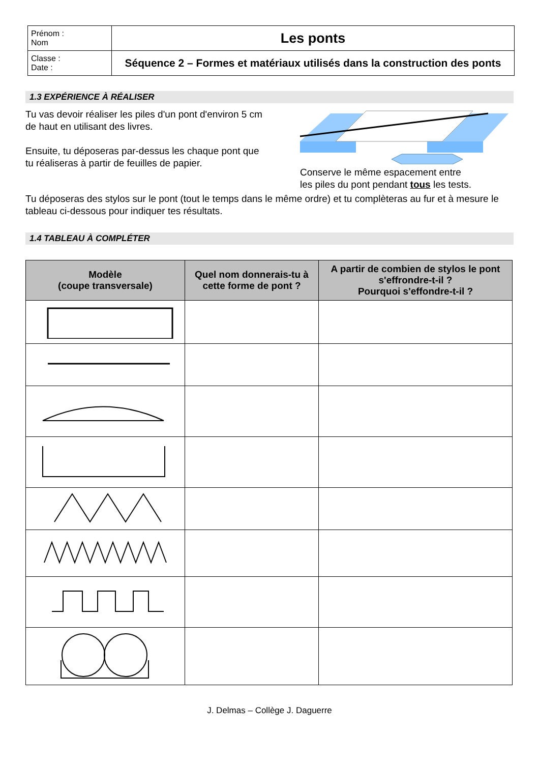| Prénom : Nom | Les ponts |
| Classe : Date : | Séquence 2 – Formes et matériaux utilisés dans la construction des ponts |
1.3 EXPÉRIENCE À RÉALISER
Tu vas devoir réaliser les piles d'un pont d'environ 5 cm de haut en utilisant des livres.
Ensuite, tu déposeras par-dessus les chaque pont que tu réaliseras à partir de feuilles de papier.
Conserve le même espacement entre
les piles du pont pendant tous les tests.
Tu déposeras des stylos sur le pont (tout le temps dans le même ordre) et tu complèteras au fur et à mesure le tableau ci-dessous pour indiquer tes résultats.
1.4 TABLEAU À COMPLÉTER
| Modèle (coupe transversale) | Quel nom donnerais-tu à cette forme de pont ? | A partir de combien de stylos le pont s'effrondre-t-il ? Pourquoi s'effondre-t-il ? |
| --- | --- | --- |
J. Delmas – Collège J. Daguerre